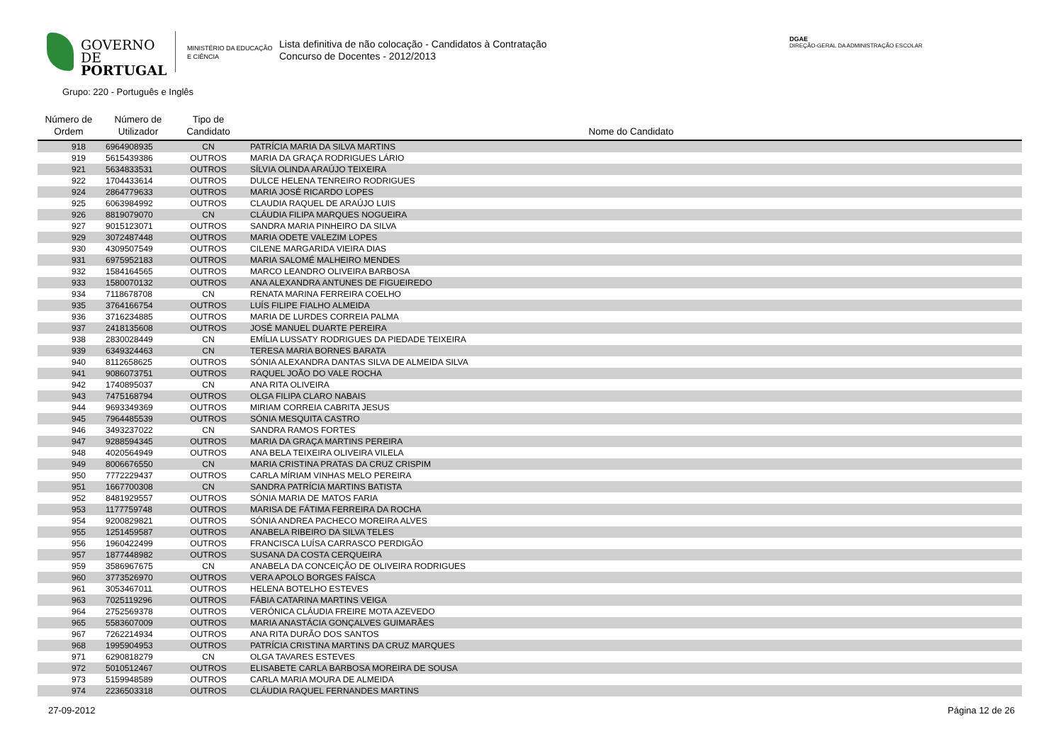GOVERNO DE
PORTUGAL
MINISTÉRIO DA EDUCAÇÃO
E CIÊNCIA
Lista definitiva de não colocação - Candidatos à Contratação
Concurso de Docentes - 2012/2013
DGAE
DIREÇÃO-GERAL DA ADMINISTRAÇÃO ESCOLAR
Grupo: 220 - Português e Inglês
| Número de Ordem | Número de Utilizador | Tipo de Candidato | Nome do Candidato |
| --- | --- | --- | --- |
| 918 | 6964908935 | CN | PATRÍCIA MARIA DA SILVA MARTINS |
| 919 | 5615439386 | OUTROS | MARIA DA GRAÇA RODRIGUES LÁRIO |
| 921 | 5634833531 | OUTROS | SÍLVIA OLINDA ARAÚJO TEIXEIRA |
| 922 | 1704433614 | OUTROS | DULCE HELENA TENREIRO RODRIGUES |
| 924 | 2864779633 | OUTROS | MARIA JOSÉ RICARDO LOPES |
| 925 | 6063984992 | OUTROS | CLAUDIA RAQUEL DE ARAÚJO LUIS |
| 926 | 8819079070 | CN | CLÁUDIA FILIPA MARQUES NOGUEIRA |
| 927 | 9015123071 | OUTROS | SANDRA MARIA PINHEIRO DA SILVA |
| 929 | 3072487448 | OUTROS | MARIA ODETE VALEZIM LOPES |
| 930 | 4309507549 | OUTROS | CILENE MARGARIDA VIEIRA DIAS |
| 931 | 6975952183 | OUTROS | MARIA SALOMÉ MALHEIRO MENDES |
| 932 | 1584164565 | OUTROS | MARCO LEANDRO OLIVEIRA BARBOSA |
| 933 | 1580070132 | OUTROS | ANA ALEXANDRA ANTUNES DE FIGUEIREDO |
| 934 | 7118678708 | CN | RENATA MARINA FERREIRA COELHO |
| 935 | 3764166754 | OUTROS | LUÍS FILIPE FIALHO ALMEIDA |
| 936 | 3716234885 | OUTROS | MARIA DE LURDES CORREIA PALMA |
| 937 | 2418135608 | OUTROS | JOSÉ MANUEL DUARTE PEREIRA |
| 938 | 2830028449 | CN | EMÍLIA LUSSATY RODRIGUES DA PIEDADE TEIXEIRA |
| 939 | 6349324463 | CN | TERESA MARIA BORNES BARATA |
| 940 | 8112658625 | OUTROS | SÓNIA ALEXANDRA DANTAS SILVA DE ALMEIDA SILVA |
| 941 | 9086073751 | OUTROS | RAQUEL JOÃO DO VALE ROCHA |
| 942 | 1740895037 | CN | ANA RITA OLIVEIRA |
| 943 | 7475168794 | OUTROS | OLGA FILIPA CLARO NABAIS |
| 944 | 9693349369 | OUTROS | MIRIAM CORREIA CABRITA JESUS |
| 945 | 7964485539 | OUTROS | SÓNIA MESQUITA CASTRO |
| 946 | 3493237022 | CN | SANDRA RAMOS FORTES |
| 947 | 9288594345 | OUTROS | MARIA DA GRAÇA MARTINS PEREIRA |
| 948 | 4020564949 | OUTROS | ANA BELA TEIXEIRA OLIVEIRA VILELA |
| 949 | 8006676550 | CN | MARIA CRISTINA PRATAS DA CRUZ CRISPIM |
| 950 | 7772229437 | OUTROS | CARLA MÍRIAM VINHAS MELO PEREIRA |
| 951 | 1667700308 | CN | SANDRA PATRÍCIA MARTINS BATISTA |
| 952 | 8481929557 | OUTROS | SÓNIA MARIA DE MATOS FARIA |
| 953 | 1177759748 | OUTROS | MARISA DE FÁTIMA FERREIRA DA ROCHA |
| 954 | 9200829821 | OUTROS | SÓNIA ANDREA PACHECO MOREIRA ALVES |
| 955 | 1251459587 | OUTROS | ANABELA RIBEIRO DA SILVA TELES |
| 956 | 1960422499 | OUTROS | FRANCISCA LUÍSA CARRASCO PERDIGÃO |
| 957 | 1877448982 | OUTROS | SUSANA DA COSTA CERQUEIRA |
| 959 | 3586967675 | CN | ANABELA DA CONCEIÇÃO DE OLIVEIRA RODRIGUES |
| 960 | 3773526970 | OUTROS | VERA APOLO BORGES FAÍSCA |
| 961 | 3053467011 | OUTROS | HELENA BOTELHO ESTEVES |
| 963 | 7025119296 | OUTROS | FÁBIA CATARINA MARTINS VEIGA |
| 964 | 2752569378 | OUTROS | VERÓNICA CLÁUDIA FREIRE MOTA AZEVEDO |
| 965 | 5583607009 | OUTROS | MARIA ANASTÁCIA GONÇALVES GUIMARÃES |
| 967 | 7262214934 | OUTROS | ANA RITA DURÃO DOS SANTOS |
| 968 | 1995904953 | OUTROS | PATRÍCIA CRISTINA MARTINS DA CRUZ MARQUES |
| 971 | 6290818279 | CN | OLGA TAVARES ESTEVES |
| 972 | 5010512467 | OUTROS | ELISABETE CARLA BARBOSA MOREIRA DE SOUSA |
| 973 | 5159948589 | OUTROS | CARLA MARIA MOURA DE ALMEIDA |
| 974 | 2236503318 | OUTROS | CLÁUDIA RAQUEL FERNANDES MARTINS |
27-09-2012 Página 12 de 26